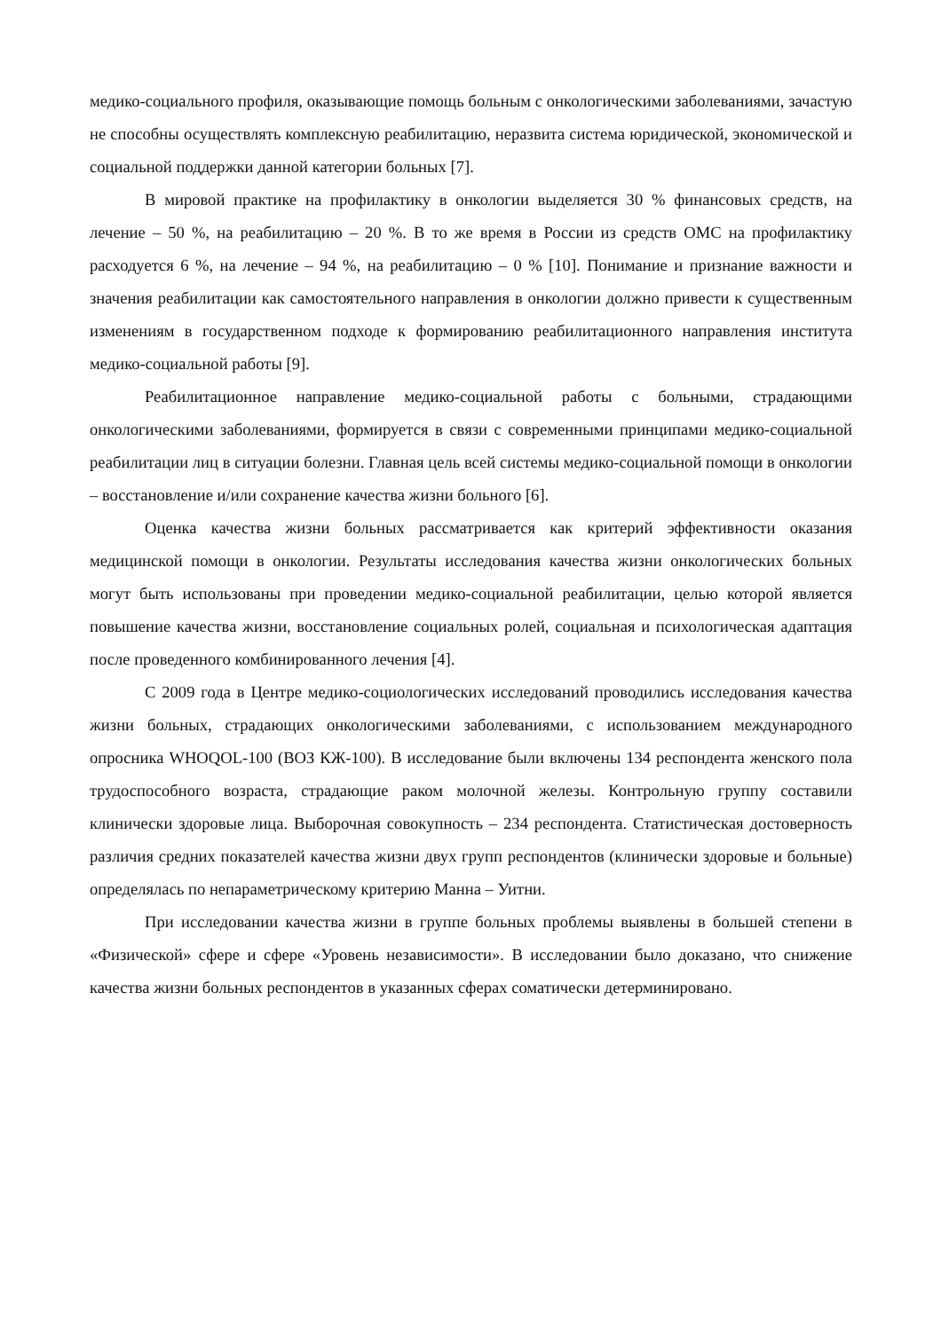медико-социального профиля, оказывающие помощь больным с онкологическими заболеваниями, зачастую не способны осуществлять комплексную реабилитацию, неразвита система юридической, экономической и социальной поддержки данной категории больных [7].
В мировой практике на профилактику в онкологии выделяется 30 % финансовых средств, на лечение – 50 %, на реабилитацию – 20 %. В то же время в России из средств ОМС на профилактику расходуется 6 %, на лечение – 94 %, на реабилитацию – 0 % [10]. Понимание и признание важности и значения реабилитации как самостоятельного направления в онкологии должно привести к существенным изменениям в государственном подходе к формированию реабилитационного направления института медико-социальной работы [9].
Реабилитационное направление медико-социальной работы с больными, страдающими онкологическими заболеваниями, формируется в связи с современными принципами медико-социальной реабилитации лиц в ситуации болезни. Главная цель всей системы медико-социальной помощи в онкологии – восстановление и/или сохранение качества жизни больного [6].
Оценка качества жизни больных рассматривается как критерий эффективности оказания медицинской помощи в онкологии. Результаты исследования качества жизни онкологических больных могут быть использованы при проведении медико-социальной реабилитации, целью которой является повышение качества жизни, восстановление социальных ролей, социальная и психологическая адаптация после проведенного комбинированного лечения [4].
С 2009 года в Центре медико-социологических исследований проводились исследования качества жизни больных, страдающих онкологическими заболеваниями, с использованием международного опросника WHOQOL-100 (ВОЗ КЖ-100). В исследование были включены 134 респондента женского пола трудоспособного возраста, страдающие раком молочной железы. Контрольную группу составили клинически здоровые лица. Выборочная совокупность – 234 респондента. Статистическая достоверность различия средних показателей качества жизни двух групп респондентов (клинически здоровые и больные) определялась по непараметрическому критерию Манна – Уитни.
При исследовании качества жизни в группе больных проблемы выявлены в большей степени в «Физической» сфере и сфере «Уровень независимости». В исследовании было доказано, что снижение качества жизни больных респондентов в указанных сферах соматически детерминировано.